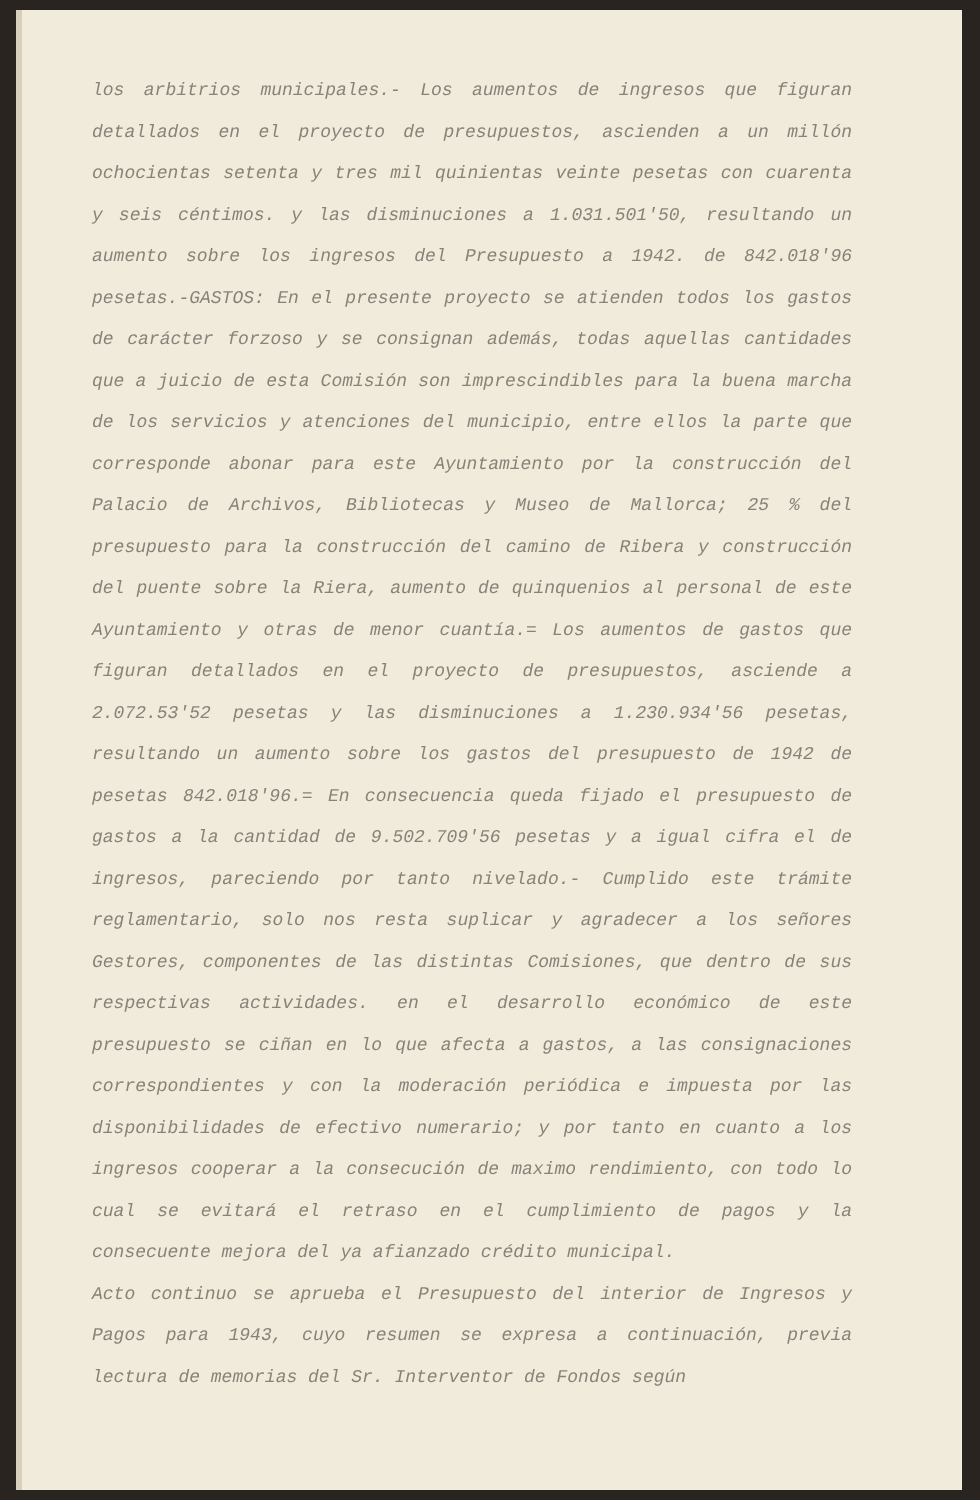los arbitrios municipales.- Los aumentos de ingresos que figuran detallados en el proyecto de presupuestos, ascienden a un millón ochocientas setenta y tres mil quinientas veinte pesetas con cuarenta y seis céntimos. y las disminuciones a 1.031.501'50, resultando un aumento sobre los ingresos del Presupuesto a 1942. de 842.018'96 pesetas.-GASTOS: En el presente proyecto se atienden todos los gastos de carácter forzoso y se consignan además, todas aquellas cantidades que a juicio de esta Comisión son imprescindibles para la buena marcha de los servicios y atenciones del municipio, entre ellos la parte que corresponde abonar para este Ayuntamiento por la construcción del Palacio de Archivos, Bibliotecas y Museo de Mallorca; 25 % del presupuesto para la construcción del camino de Ribera y construcción del puente sobre la Riera, aumento de quinquenios al personal de este Ayuntamiento y otras de menor cuantía.= Los aumentos de gastos que figuran detallados en el proyecto de presupuestos, asciende a 2.072.53'52 pesetas y las disminuciones a 1.230.934'56 pesetas, resultando un aumento sobre los gastos del presupuesto de 1942 de pesetas 842.018'96.= En consecuencia queda fijado el presupuesto de gastos a la cantidad de 9.502.709'56 pesetas y a igual cifra el de ingresos, pareciendo por tanto nivelado.- Cumplido este trámite reglamentario, solo nos resta suplicar y agradecer a los señores Gestores, componentes de las distintas Comisiones, que dentro de sus respectivas actividades. en el desarrollo económico de este presupuesto se ciñan en lo que afecta a gastos, a las consignaciones correspondientes y con la moderación periódica e impuesta por las disponibilidades de efectivo numerario; y por tanto en cuanto a los ingresos cooperar a la consecución de maximo rendimiento, con todo lo cual se evitará el retraso en el cumplimiento de pagos y la consecuente mejora del ya afianzado crédito municipal.
Acto continuo se aprueba el Presupuesto del interior de Ingresos y Pagos para 1943, cuyo resumen se expresa a continuación, previa lectura de memorias del Sr. Interventor de Fondos según